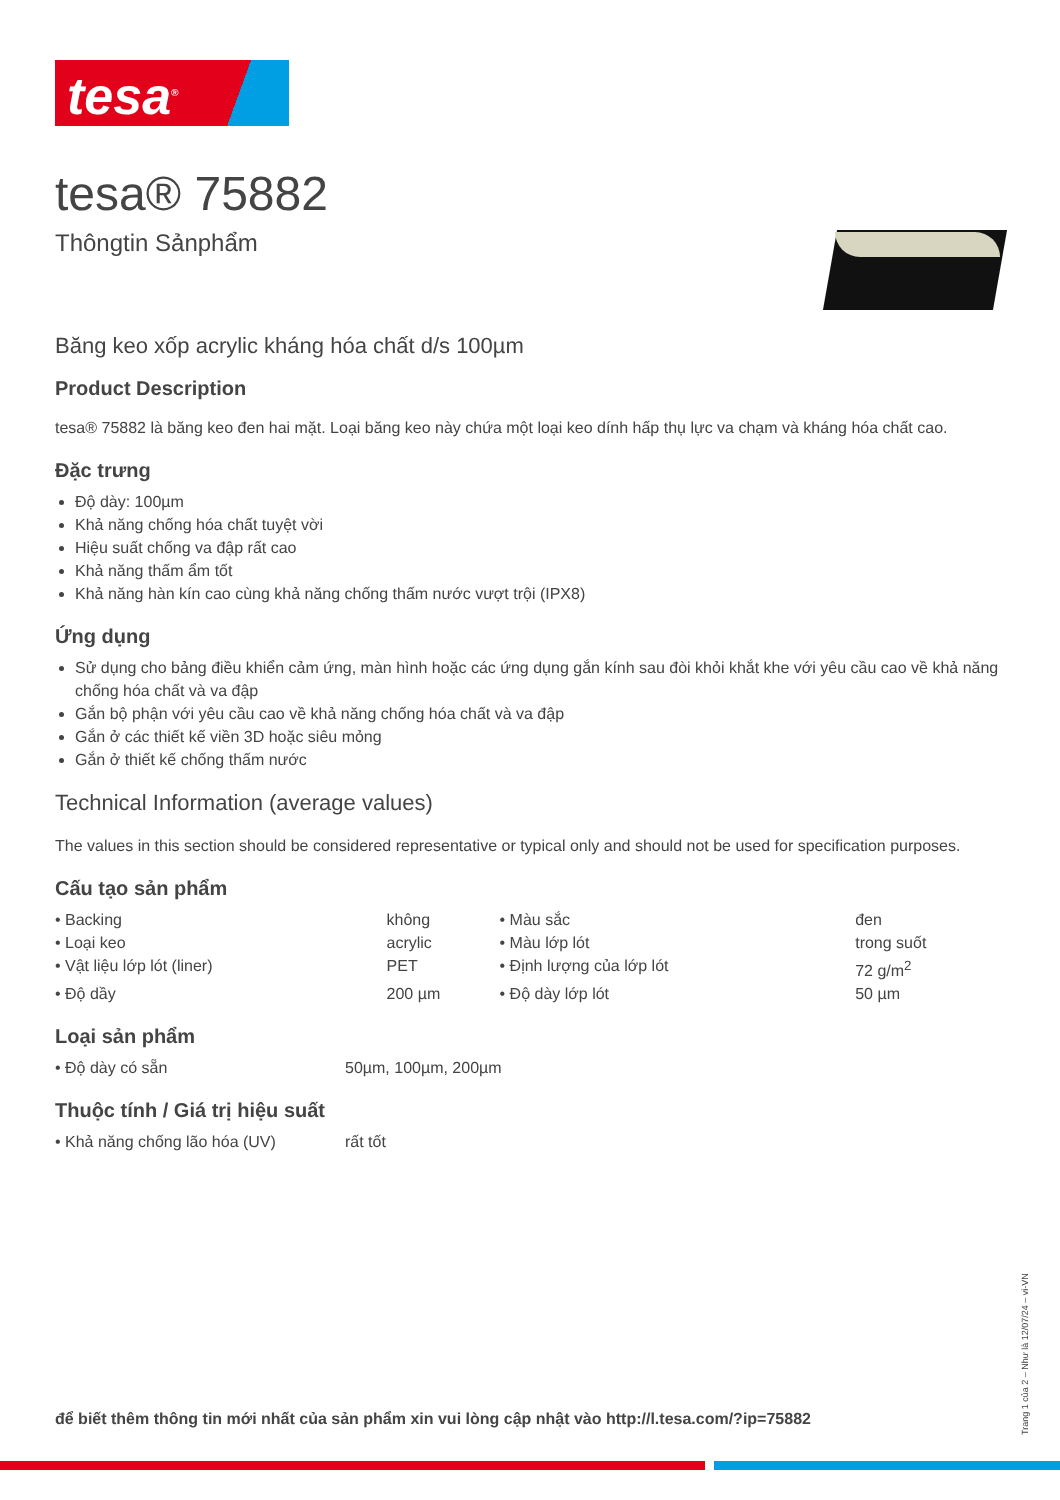tesa<sup>®</sup>
tesa® 75882
Thôngtin Sảnphẩm
Băng keo xốp acrylic kháng hóa chất d/s 100µm
Product Description
tesa® 75882 là băng keo đen hai mặt. Loại băng keo này chứa một loại keo dính hấp thụ lực va chạm và kháng hóa chất cao.
Đặc trưng
Độ dày: 100µm
Khả năng chống hóa chất tuyệt vời
Hiệu suất chống va đập rất cao
Khả năng thấm ẩm tốt
Khả năng hàn kín cao cùng khả năng chống thấm nước vượt trội (IPX8)
Ứng dụng
Sử dụng cho bảng điều khiển cảm ứng, màn hình hoặc các ứng dụng gắn kính sau đòi khỏi khắt khe với yêu cầu cao về khả năng chống hóa chất và va đập
Gắn bộ phận với yêu cầu cao về khả năng chống hóa chất và va đập
Gắn ở các thiết kế viền 3D hoặc siêu mỏng
Gắn ở thiết kế chống thấm nước
Technical Information (average values)
The values in this section should be considered representative or typical only and should not be used for specification purposes.
Cấu tạo sản phẩm
| • Backing | không | • Màu sắc | đen |
| • Loại keo | acrylic | • Màu lớp lót | trong suốt |
| • Vật liệu lớp lót (liner) | PET | • Định lượng của lớp lót | 72 g/m<sup>2</sup> |
| • Độ dầy | 200 µm | • Độ dày lớp lót | 50 µm |
Loại sản phẩm
| • Độ dày có sẵn | 50µm, 100µm, 200µm |
Thuộc tính / Giá trị hiệu suất
| • Khả năng chống lão hóa (UV) | rất tốt |
để biết thêm thông tin mới nhất của sản phẩm xin vui lòng cập nhật vào http://l.tesa.com/?ip=75882
Trang 1 của 2 – Như là 12/07/24 – vi-VN